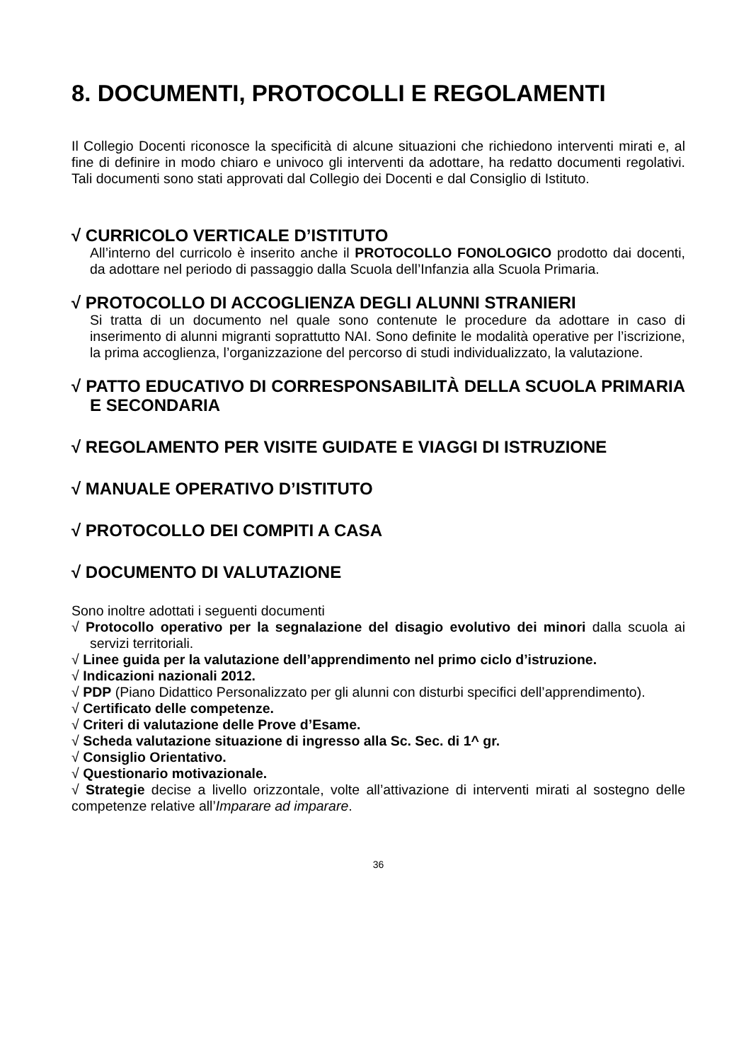8. DOCUMENTI, PROTOCOLLI E REGOLAMENTI
Il Collegio Docenti riconosce la specificità di alcune situazioni che richiedono interventi mirati e, al fine di definire in modo chiaro e univoco gli interventi da adottare, ha redatto documenti regolativi. Tali documenti sono stati approvati dal Collegio dei Docenti e dal Consiglio di Istituto.
√ CURRICOLO VERTICALE D’ISTITUTO
All’interno del curricolo è inserito anche il PROTOCOLLO FONOLOGICO prodotto dai docenti, da adottare nel periodo di passaggio dalla Scuola dell’Infanzia alla Scuola Primaria.
√ PROTOCOLLO DI ACCOGLIENZA DEGLI ALUNNI STRANIERI
Si tratta di un documento nel quale sono contenute le procedure da adottare in caso di inserimento di alunni migranti soprattutto NAI. Sono definite le modalità operative per l’iscrizione, la prima accoglienza, l’organizzazione del percorso di studi individualizzato, la valutazione.
√ PATTO EDUCATIVO DI CORRESPONSABILITÀ DELLA SCUOLA PRIMARIA E SECONDARIA
√ REGOLAMENTO PER VISITE GUIDATE E VIAGGI DI ISTRUZIONE
√ MANUALE OPERATIVO D’ISTITUTO
√ PROTOCOLLO DEI COMPITI A CASA
√ DOCUMENTO DI VALUTAZIONE
Sono inoltre adottati i seguenti documenti
√ Protocollo operativo per la segnalazione del disagio evolutivo dei minori dalla scuola ai servizi territoriali.
√ Linee guida per la valutazione dell’apprendimento nel primo ciclo d’istruzione.
√ Indicazioni nazionali 2012.
√ PDP (Piano Didattico Personalizzato per gli alunni con disturbi specifici dell’apprendimento).
√ Certificato delle competenze.
√ Criteri di valutazione delle Prove d’Esame.
√ Scheda valutazione situazione di ingresso alla Sc. Sec. di 1^ gr.
√ Consiglio Orientativo.
√ Questionario motivazionale.
√ Strategie decise a livello orizzontale, volte all’attivazione di interventi mirati al sostegno delle competenze relative all’Imparare ad imparare.
36